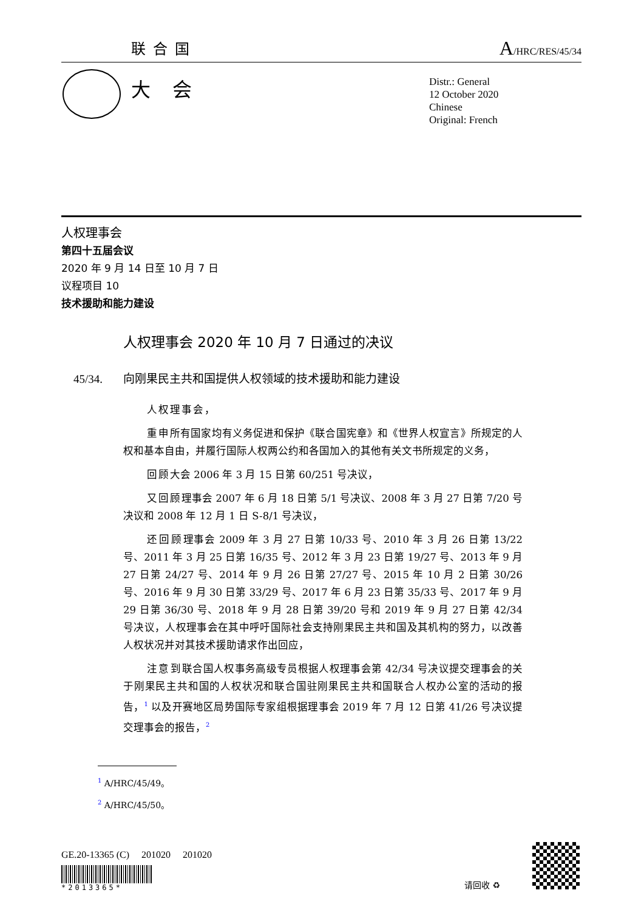联合国
A/HRC/RES/45/34
大会
Distr.: General
12 October 2020
Chinese
Original: French
人权理事会
第四十五届会议
2020 年 9 月 14 日至 10 月 7 日
议程项目 10
技术援助和能力建设
人权理事会 2020 年 10 月 7 日通过的决议
45/34. 向刚果民主共和国提供人权领域的技术援助和能力建设
人权理事会，
重申所有国家均有义务促进和保护《联合国宪章》和《世界人权宣言》所规定的人权和基本自由，并履行国际人权两公约和各国加入的其他有关文书所规定的义务，
回顾大会 2006 年 3 月 15 日第 60/251 号决议，
又回顾理事会 2007 年 6 月 18 日第 5/1 号决议、2008 年 3 月 27 日第 7/20 号决议和 2008 年 12 月 1 日 S-8/1 号决议，
还回顾理事会 2009 年 3 月 27 日第 10/33 号、2010 年 3 月 26 日第 13/22 号、2011 年 3 月 25 日第 16/35 号、2012 年 3 月 23 日第 19/27 号、2013 年 9 月 27 日第 24/27 号、2014 年 9 月 26 日第 27/27 号、2015 年 10 月 2 日第 30/26 号、2016 年 9 月 30 日第 33/29 号、2017 年 6 月 23 日第 35/33 号、2017 年 9 月 29 日第 36/30 号、2018 年 9 月 28 日第 39/20 号和 2019 年 9 月 27 日第 42/34 号决议，人权理事会在其中呼吁国际社会支持刚果民主共和国及其机构的努力，以改善人权状况并对其技术援助请求作出回应，
注意到联合国人权事务高级专员根据人权理事会第 42/34 号决议提交理事会的关于刚果民主共和国的人权状况和联合国驻刚果民主共和国联合人权办公室的活动的报告，<sup>1</sup> 以及开赛地区局势国际专家组根据理事会 2019 年 7 月 12 日第 41/26 号决议提交理事会的报告，<sup>2</sup>
<sup>1</sup> A/HRC/45/49。
<sup>2</sup> A/HRC/45/50。
GE.20-13365 (C) 201020 201020
*2013365*
请回收 ♻